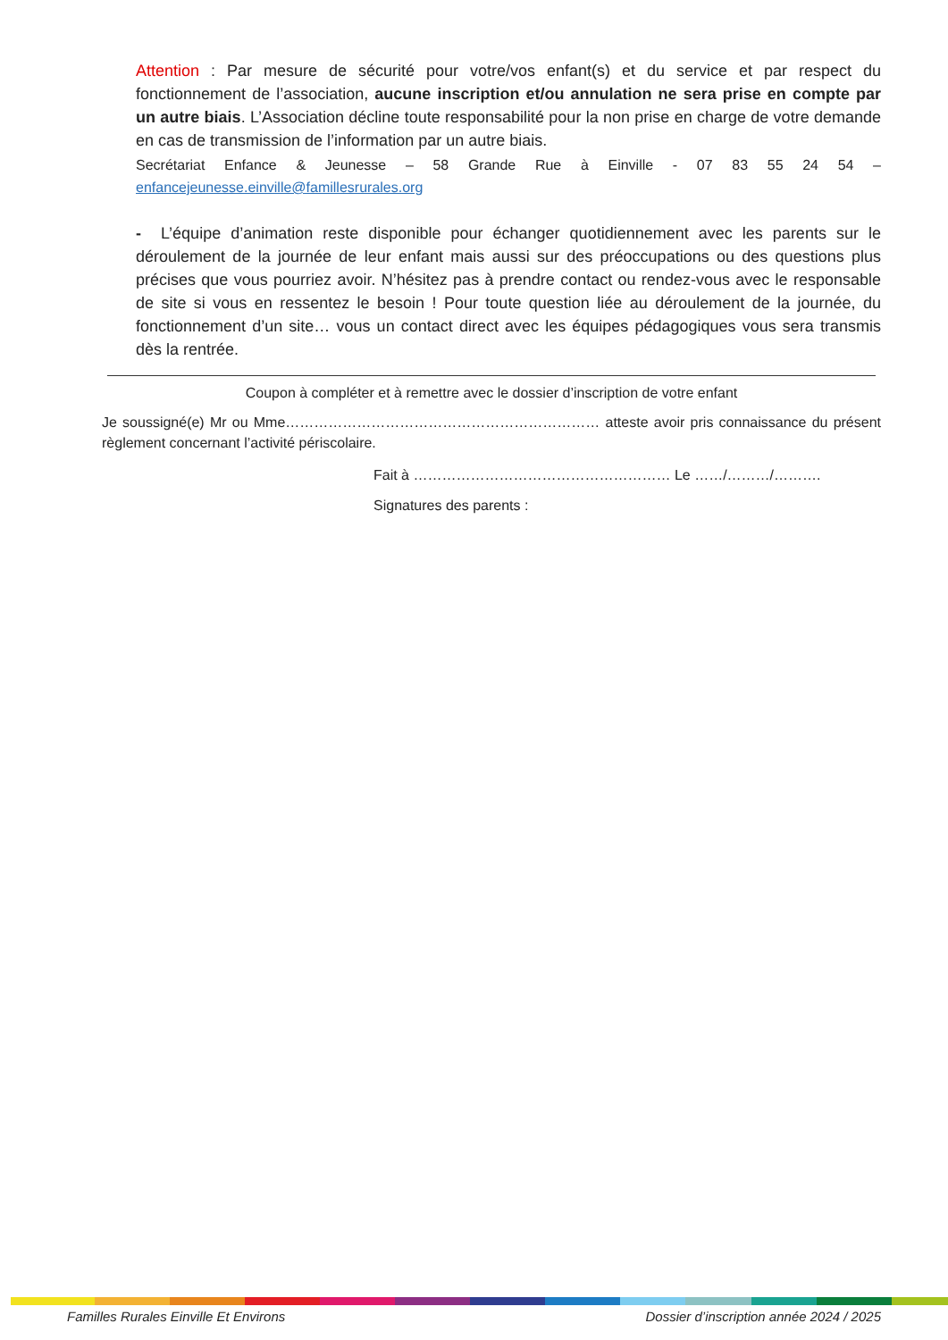Attention : Par mesure de sécurité pour votre/vos enfant(s) et du service et par respect du fonctionnement de l’association, aucune inscription et/ou annulation ne sera prise en compte par un autre biais. L’Association décline toute responsabilité pour la non prise en charge de votre demande en cas de transmission de l’information par un autre biais.
Secrétariat Enfance & Jeunesse – 58 Grande Rue à Einville - 07 83 55 24 54 – enfancejeunesse.einville@famillesrurales.org
- L’équipe d’animation reste disponible pour échanger quotidiennement avec les parents sur le déroulement de la journée de leur enfant mais aussi sur des préoccupations ou des questions plus précises que vous pourriez avoir. N’hésitez pas à prendre contact ou rendez-vous avec le responsable de site si vous en ressentez le besoin ! Pour toute question liée au déroulement de la journée, du fonctionnement d’un site… vous un contact direct avec les équipes pédagogiques vous sera transmis dès la rentrée.
Coupon à compléter et à remettre avec le dossier d’inscription de votre enfant
Je soussigné(e) Mr ou Mme………………………………………………………… atteste avoir pris connaissance du présent règlement concernant l’activité périscolaire.
Fait à ……………………………………………… Le ……/………/……….
Signatures des parents :
Familles Rurales Einville Et Environs Dossier d’inscription année 2024 / 2025